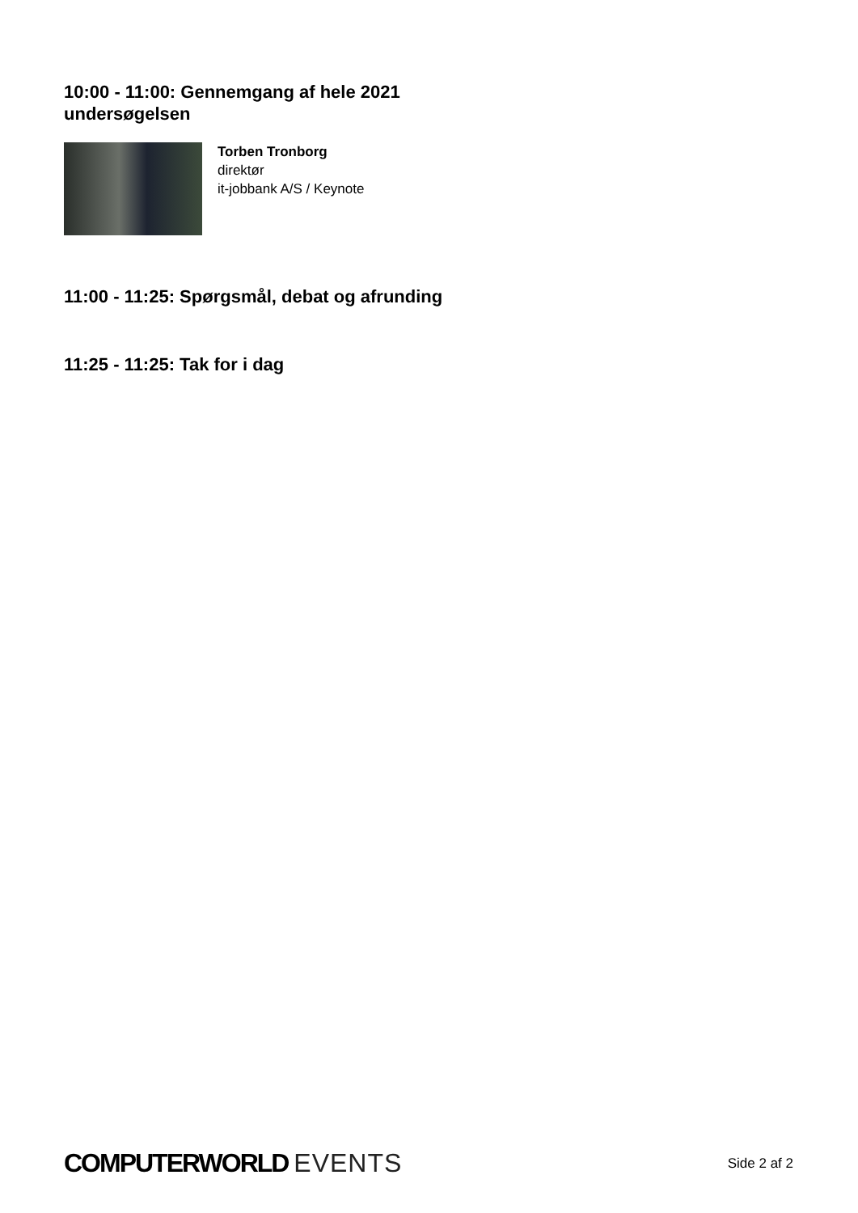10:00 - 11:00: Gennemgang af hele 2021 undersøgelsen
Torben Tronborg
direktør
it-jobbank A/S / Keynote
11:00 - 11:25: Spørgsmål, debat og afrunding
11:25 - 11:25: Tak for i dag
COMPUTERWORLD EVENTS
Side 2 af 2